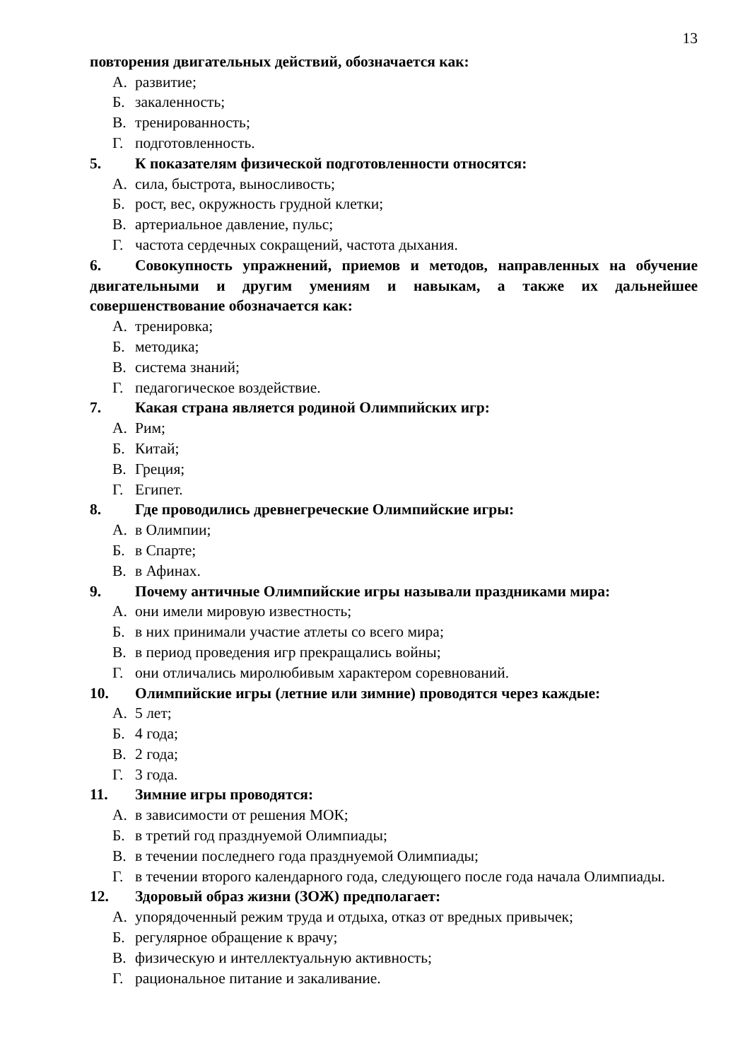13
повторения двигательных действий, обозначается как:
А. развитие;
Б. закаленность;
В. тренированность;
Г. подготовленность.
5. К показателям физической подготовленности относятся:
А. сила, быстрота, выносливость;
Б. рост, вес, окружность грудной клетки;
В. артериальное давление, пульс;
Г. частота сердечных сокращений, частота дыхания.
6. Совокупность упражнений, приемов и методов, направленных на обучение двигательными и другим умениям и навыкам, а также их дальнейшее совершенствование обозначается как:
А. тренировка;
Б. методика;
В. система знаний;
Г. педагогическое воздействие.
7. Какая страна является родиной Олимпийских игр:
А. Рим;
Б. Китай;
В. Греция;
Г. Египет.
8. Где проводились древнегреческие Олимпийские игры:
А. в Олимпии;
Б. в Спарте;
В. в Афинах.
9. Почему античные Олимпийские игры называли праздниками мира:
А. они имели мировую известность;
Б. в них принимали участие атлеты со всего мира;
В. в период проведения игр прекращались войны;
Г. они отличались миролюбивым характером соревнований.
10. Олимпийские игры (летние или зимние) проводятся через каждые:
А. 5 лет;
Б. 4 года;
В. 2 года;
Г. 3 года.
11. Зимние игры проводятся:
А. в зависимости от решения МОК;
Б. в третий год празднуемой Олимпиады;
В. в течении последнего года празднуемой Олимпиады;
Г. в течении второго календарного года, следующего после года начала Олимпиады.
12. Здоровый образ жизни (ЗОЖ) предполагает:
А. упорядоченный режим труда и отдыха, отказ от вредных привычек;
Б. регулярное обращение к врачу;
В. физическую и интеллектуальную активность;
Г. рациональное питание и закаливание.